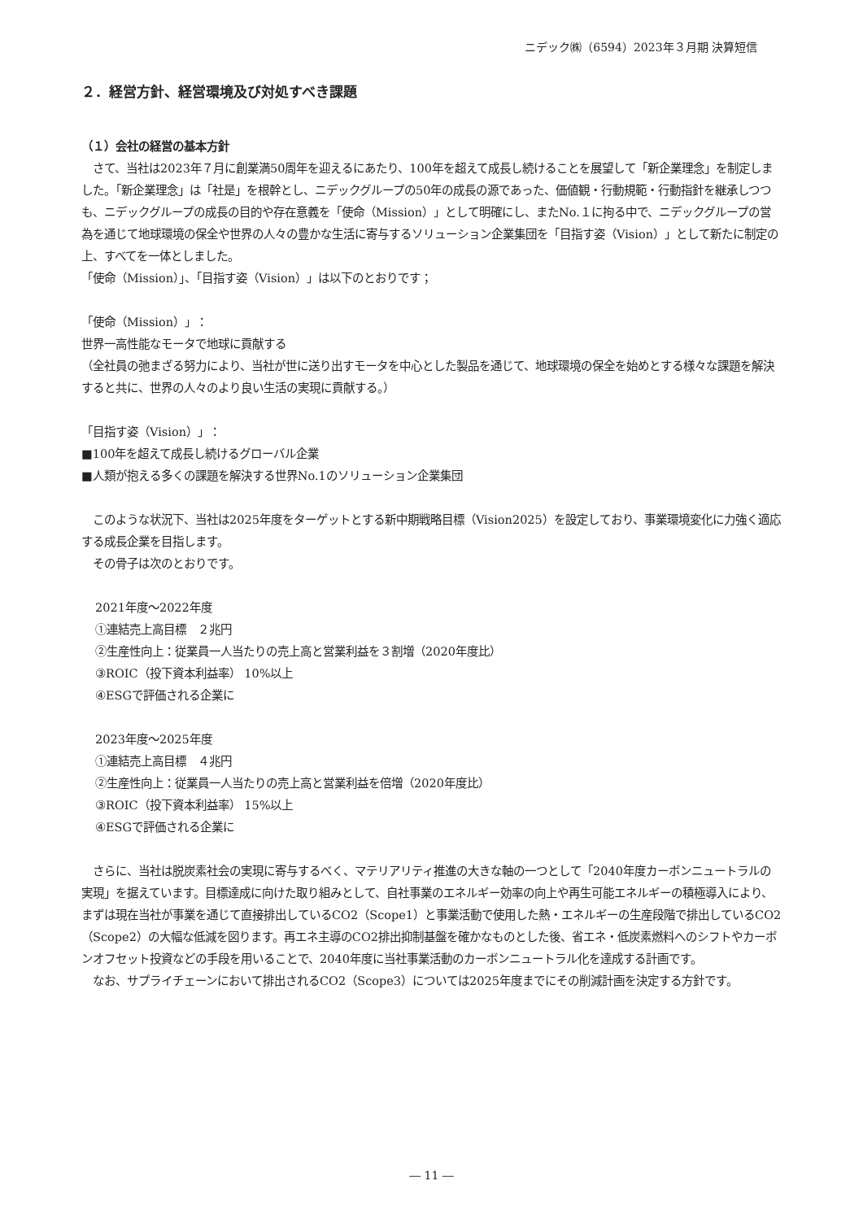ニデック㈱（6594）2023年３月期 決算短信
２．経営方針、経営環境及び対処すべき課題
（１）会社の経営の基本方針
　さて、当社は2023年７月に創業満50周年を迎えるにあたり、100年を超えて成長し続けることを展望して「新企業理念」を制定しました。「新企業理念」は「社是」を根幹とし、ニデックグループの50年の成長の源であった、価値観・行動規範・行動指針を継承しつつも、ニデックグループの成長の目的や存在意義を「使命（Mission）」として明確にし、またNo.１に拘る中で、ニデックグループの営為を通じて地球環境の保全や世界の人々の豊かな生活に寄与するソリューション企業集団を「目指す姿（Vision）」として新たに制定の上、すべてを一体としました。
「使命（Mission）」、「目指す姿（Vision）」は以下のとおりです；
「使命（Mission）」：
世界一高性能なモータで地球に貢献する
（全社員の弛まざる努力により、当社が世に送り出すモータを中心とした製品を通じて、地球環境の保全を始めとする様々な課題を解決すると共に、世界の人々のより良い生活の実現に貢献する。）
「目指す姿（Vision）」：
■100年を超えて成長し続けるグローバル企業
■人類が抱える多くの課題を解決する世界No.1のソリューション企業集団
　このような状況下、当社は2025年度をターゲットとする新中期戦略目標（Vision2025）を設定しており、事業環境変化に力強く適応する成長企業を目指します。
　その骨子は次のとおりです。
2021年度～2022年度
①連結売上高目標　２兆円
②生産性向上：従業員一人当たりの売上高と営業利益を３割増（2020年度比）
③ROIC（投下資本利益率） 10%以上
④ESGで評価される企業に
2023年度～2025年度
①連結売上高目標　４兆円
②生産性向上：従業員一人当たりの売上高と営業利益を倍増（2020年度比）
③ROIC（投下資本利益率） 15%以上
④ESGで評価される企業に
　さらに、当社は脱炭素社会の実現に寄与するべく、マテリアリティ推進の大きな軸の一つとして「2040年度カーボンニュートラルの実現」を据えています。目標達成に向けた取り組みとして、自社事業のエネルギー効率の向上や再生可能エネルギーの積極導入により、まずは現在当社が事業を通じて直接排出しているCO2（Scope1）と事業活動で使用した熱・エネルギーの生産段階で排出しているCO2（Scope2）の大幅な低減を図ります。再エネ主導のCO2排出抑制基盤を確かなものとした後、省エネ・低炭素燃料へのシフトやカーボンオフセット投資などの手段を用いることで、2040年度に当社事業活動のカーボンニュートラル化を達成する計画です。
　なお、サプライチェーンにおいて排出されるCO2（Scope3）については2025年度までにその削減計画を決定する方針です。
― 11 ―